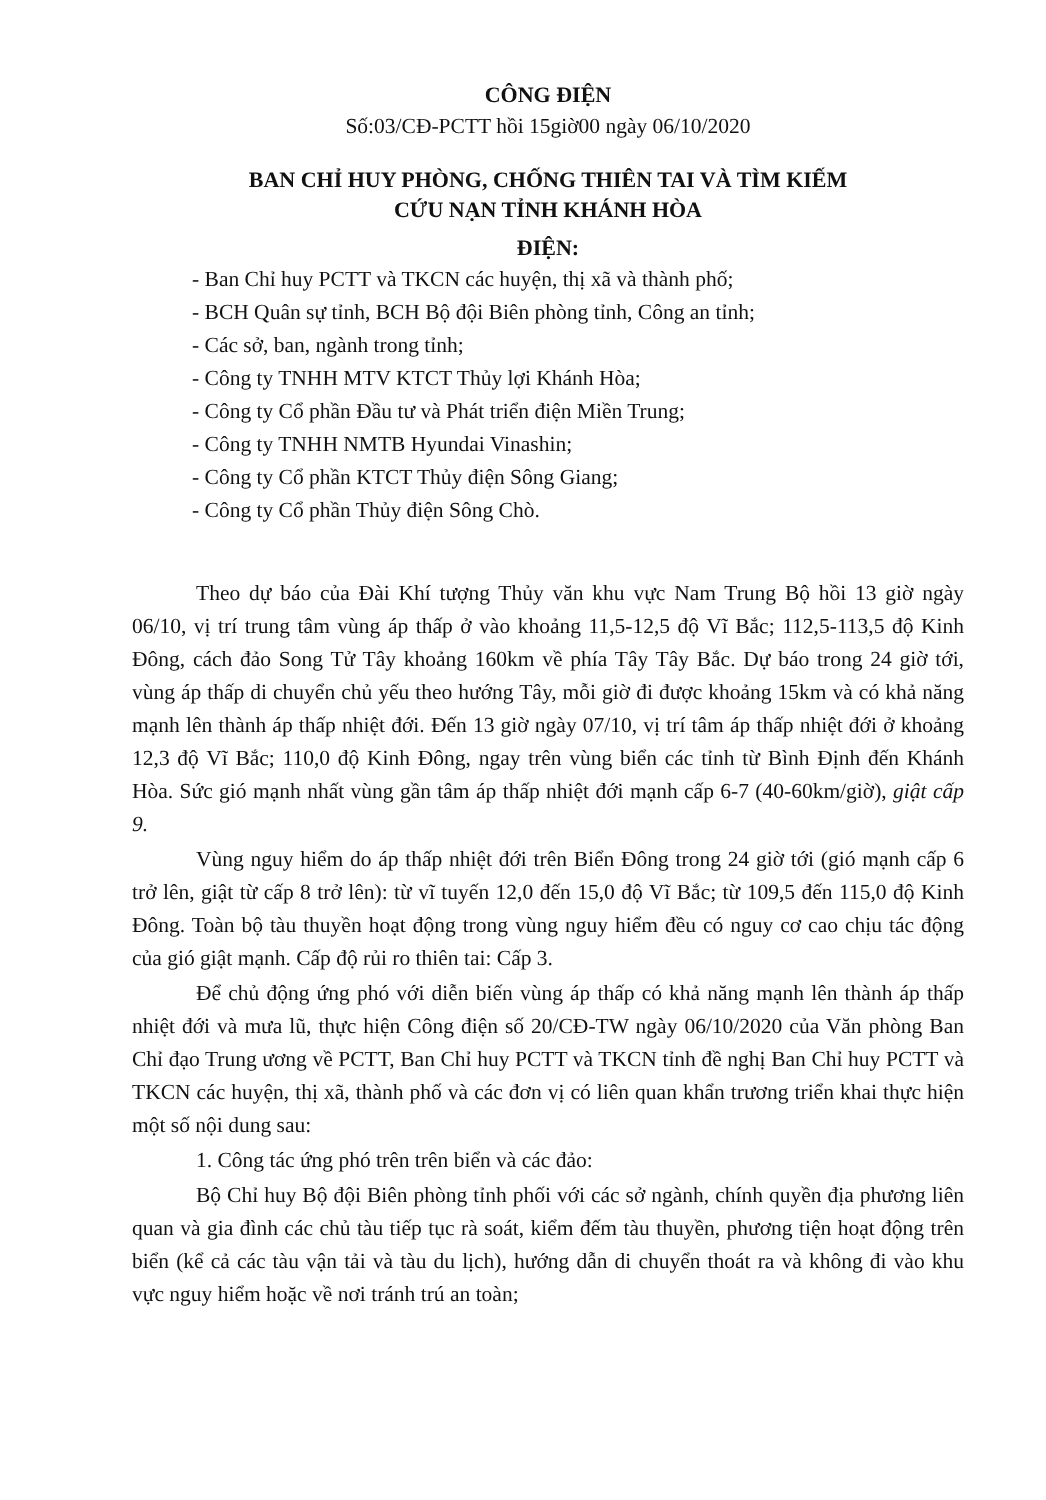CÔNG ĐIỆN
Số:03/CĐ-PCTT hồi 15giờ00 ngày 06/10/2020
BAN CHỈ HUY PHÒNG, CHỐNG THIÊN TAI VÀ TÌM KIẾM
CỨU NẠN TỈNH KHÁNH HÒA
ĐIỆN:
- Ban Chỉ huy PCTT và TKCN các huyện, thị xã và thành phố;
- BCH Quân sự tỉnh, BCH Bộ đội Biên phòng tỉnh, Công an tỉnh;
- Các sở, ban, ngành trong tỉnh;
- Công ty TNHH MTV KTCT Thủy lợi Khánh Hòa;
- Công ty Cổ phần Đầu tư và Phát triển điện Miền Trung;
- Công ty TNHH NMTB Hyundai Vinashin;
- Công ty Cổ phần KTCT Thủy điện Sông Giang;
- Công ty Cổ phần Thủy điện Sông Chò.
Theo dự báo của Đài Khí tượng Thủy văn khu vực Nam Trung Bộ hồi 13 giờ ngày 06/10, vị trí trung tâm vùng áp thấp ở vào khoảng 11,5-12,5 độ Vĩ Bắc; 112,5-113,5 độ Kinh Đông, cách đảo Song Tử Tây khoảng 160km về phía Tây Tây Bắc. Dự báo trong 24 giờ tới, vùng áp thấp di chuyển chủ yếu theo hướng Tây, mỗi giờ đi được khoảng 15km và có khả năng mạnh lên thành áp thấp nhiệt đới. Đến 13 giờ ngày 07/10, vị trí tâm áp thấp nhiệt đới ở khoảng 12,3 độ Vĩ Bắc; 110,0 độ Kinh Đông, ngay trên vùng biển các tỉnh từ Bình Định đến Khánh Hòa. Sức gió mạnh nhất vùng gần tâm áp thấp nhiệt đới mạnh cấp 6-7 (40-60km/giờ), giật cấp 9.
Vùng nguy hiểm do áp thấp nhiệt đới trên Biển Đông trong 24 giờ tới (gió mạnh cấp 6 trở lên, giật từ cấp 8 trở lên): từ vĩ tuyến 12,0 đến 15,0 độ Vĩ Bắc; từ 109,5 đến 115,0 độ Kinh Đông. Toàn bộ tàu thuyền hoạt động trong vùng nguy hiểm đều có nguy cơ cao chịu tác động của gió giật mạnh. Cấp độ rủi ro thiên tai: Cấp 3.
Để chủ động ứng phó với diễn biến vùng áp thấp có khả năng mạnh lên thành áp thấp nhiệt đới và mưa lũ, thực hiện Công điện số 20/CĐ-TW ngày 06/10/2020 của Văn phòng Ban Chỉ đạo Trung ương về PCTT, Ban Chỉ huy PCTT và TKCN tỉnh đề nghị Ban Chỉ huy PCTT và TKCN các huyện, thị xã, thành phố và các đơn vị có liên quan khẩn trương triển khai thực hiện một số nội dung sau:
1. Công tác ứng phó trên trên biển và các đảo:
Bộ Chỉ huy Bộ đội Biên phòng tỉnh phối với các sở ngành, chính quyền địa phương liên quan và gia đình các chủ tàu tiếp tục rà soát, kiểm đếm tàu thuyền, phương tiện hoạt động trên biển (kể cả các tàu vận tải và tàu du lịch), hướng dẫn di chuyển thoát ra và không đi vào khu vực nguy hiểm hoặc về nơi tránh trú an toàn;